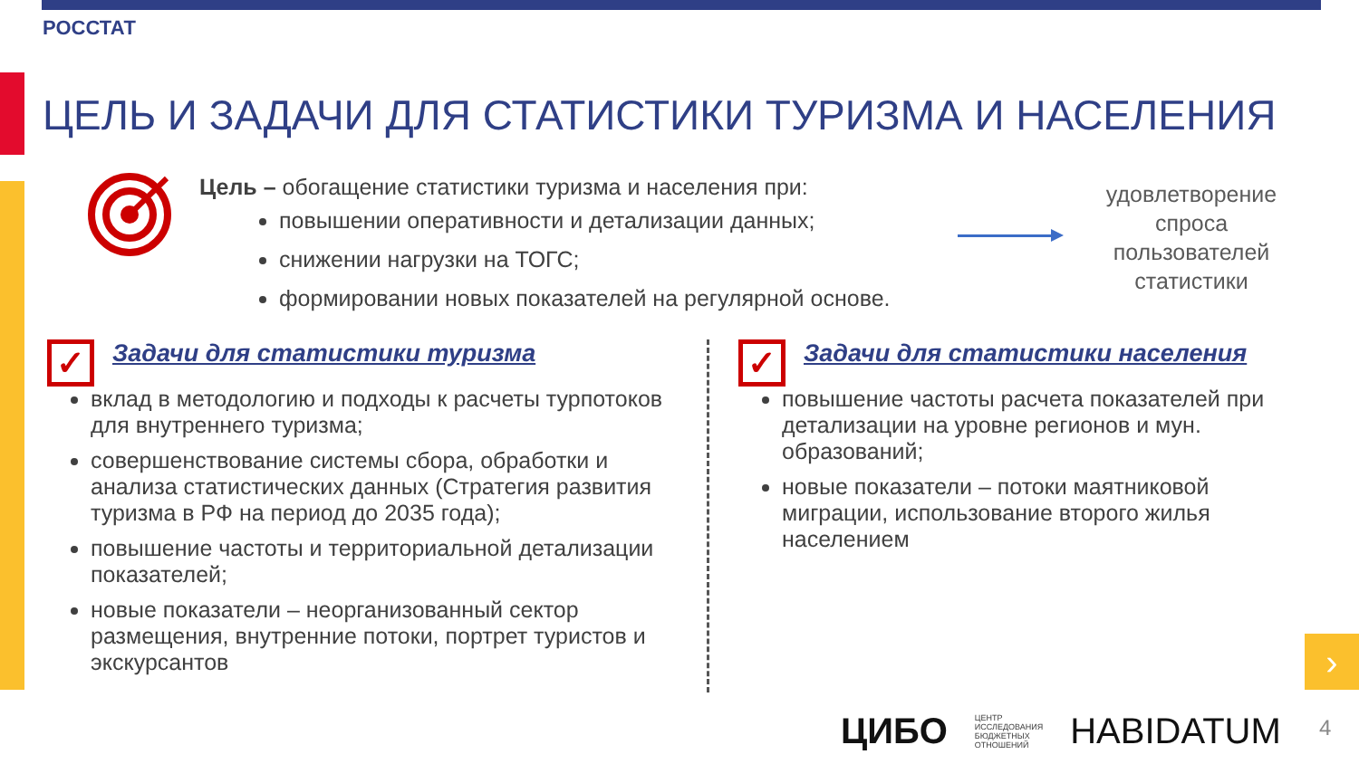РОССТАТ
ЦЕЛЬ И ЗАДАЧИ ДЛЯ СТАТИСТИКИ ТУРИЗМА И НАСЕЛЕНИЯ
Цель – обогащение статистики туризма и населения при:
повышении оперативности и детализации данных;
снижении нагрузки на ТОГС;
формировании новых показателей на регулярной основе.
удовлетворение спроса пользователей статистики
✓
Задачи для статистики туризма
вклад в методологию и подходы к расчеты турпотоков для внутреннего туризма;
совершенствование системы сбора, обработки и анализа статистических данных (Стратегия развития туризма в РФ на период до 2035 года);
повышение частоты и территориальной детализации показателей;
новые показатели – неорганизованный сектор размещения, внутренние потоки, портрет туристов и экскурсантов
✓
Задачи для статистики населения
повышение частоты расчета показателей при детализации на уровне регионов и мун. образований;
новые показатели – потоки маятниковой миграции, использование второго жилья населением
›
ЦИБО ЦЕНТР
ИССЛЕДОВАНИЯ
БЮДЖЕТНЫХ
ОТНОШЕНИЙ HABIDATUM
4